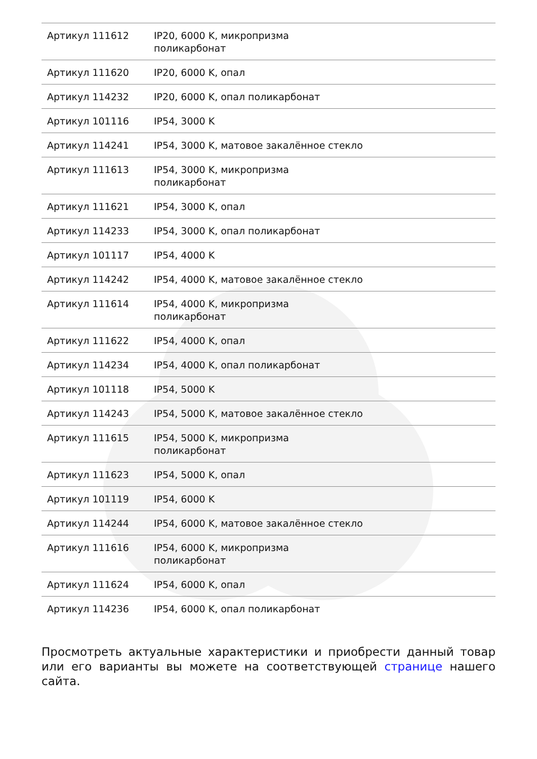| Артикул 111612 | IP20, 6000 K, микропризма поликарбонат |
| Артикул 111620 | IP20, 6000 K, опал |
| Артикул 114232 | IP20, 6000 K, опал поликарбонат |
| Артикул 101116 | IP54, 3000 K |
| Артикул 114241 | IP54, 3000 K, матовое закалённое стекло |
| Артикул 111613 | IP54, 3000 K, микропризма поликарбонат |
| Артикул 111621 | IP54, 3000 K, опал |
| Артикул 114233 | IP54, 3000 K, опал поликарбонат |
| Артикул 101117 | IP54, 4000 K |
| Артикул 114242 | IP54, 4000 K, матовое закалённое стекло |
| Артикул 111614 | IP54, 4000 K, микропризма поликарбонат |
| Артикул 111622 | IP54, 4000 K, опал |
| Артикул 114234 | IP54, 4000 K, опал поликарбонат |
| Артикул 101118 | IP54, 5000 K |
| Артикул 114243 | IP54, 5000 K, матовое закалённое стекло |
| Артикул 111615 | IP54, 5000 K, микропризма поликарбонат |
| Артикул 111623 | IP54, 5000 K, опал |
| Артикул 101119 | IP54, 6000 K |
| Артикул 114244 | IP54, 6000 K, матовое закалённое стекло |
| Артикул 111616 | IP54, 6000 K, микропризма поликарбонат |
| Артикул 111624 | IP54, 6000 K, опал |
| Артикул 114236 | IP54, 6000 K, опал поликарбонат |
Просмотреть актуальные характеристики и приобрести данный товар или его варианты вы можете на соответствующей странице нашего сайта.